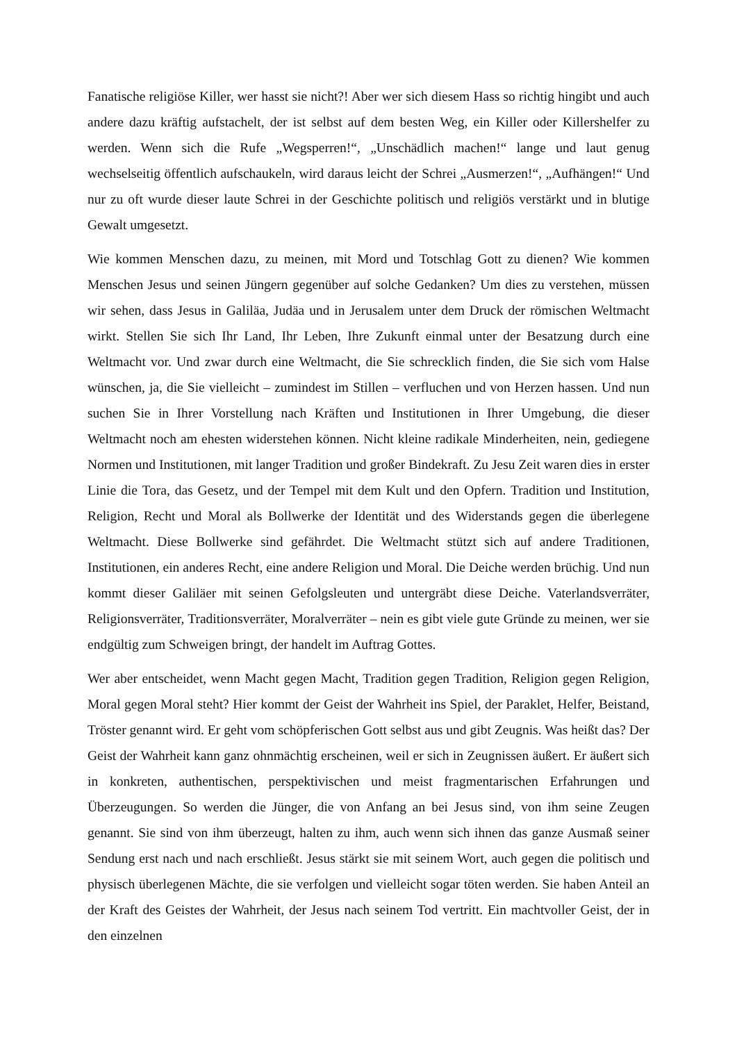Fanatische religiöse Killer, wer hasst sie nicht?! Aber wer sich diesem Hass so richtig hingibt und auch andere dazu kräftig aufstachelt, der ist selbst auf dem besten Weg, ein Killer oder Killershelfer zu werden. Wenn sich die Rufe „Wegsperren!“, „Unschädlich machen!“ lange und laut genug wechselseitig öffentlich aufschaukeln, wird daraus leicht der Schrei „Ausmerzen!“, „Aufhängen!“ Und nur zu oft wurde dieser laute Schrei in der Geschichte politisch und religiös verstärkt und in blutige Gewalt umgesetzt.
Wie kommen Menschen dazu, zu meinen, mit Mord und Totschlag Gott zu dienen? Wie kommen Menschen Jesus und seinen Jüngern gegenüber auf solche Gedanken? Um dies zu verstehen, müssen wir sehen, dass Jesus in Galiläa, Judäa und in Jerusalem unter dem Druck der römischen Weltmacht wirkt. Stellen Sie sich Ihr Land, Ihr Leben, Ihre Zukunft einmal unter der Besatzung durch eine Weltmacht vor. Und zwar durch eine Weltmacht, die Sie schrecklich finden, die Sie sich vom Halse wünschen, ja, die Sie vielleicht – zumindest im Stillen – verfluchen und von Herzen hassen. Und nun suchen Sie in Ihrer Vorstellung nach Kräften und Institutionen in Ihrer Umgebung, die dieser Weltmacht noch am ehesten widerstehen können. Nicht kleine radikale Minderheiten, nein, gediegene Normen und Institutionen, mit langer Tradition und großer Bindekraft. Zu Jesu Zeit waren dies in erster Linie die Tora, das Gesetz, und der Tempel mit dem Kult und den Opfern. Tradition und Institution, Religion, Recht und Moral als Bollwerke der Identität und des Widerstands gegen die überlegene Weltmacht. Diese Bollwerke sind gefährdet. Die Weltmacht stützt sich auf andere Traditionen, Institutionen, ein anderes Recht, eine andere Religion und Moral. Die Deiche werden brüchig. Und nun kommt dieser Galiläer mit seinen Gefolgsleuten und untergräbt diese Deiche. Vaterlandsverräter, Religionsverräter, Traditionsverräter, Moralverräter – nein es gibt viele gute Gründe zu meinen, wer sie endgültig zum Schweigen bringt, der handelt im Auftrag Gottes.
Wer aber entscheidet, wenn Macht gegen Macht, Tradition gegen Tradition, Religion gegen Religion, Moral gegen Moral steht? Hier kommt der Geist der Wahrheit ins Spiel, der Paraklet, Helfer, Beistand, Tröster genannt wird. Er geht vom schöpferischen Gott selbst aus und gibt Zeugnis. Was heißt das? Der Geist der Wahrheit kann ganz ohnmächtig erscheinen, weil er sich in Zeugnissen äußert. Er äußert sich in konkreten, authentischen, perspektivischen und meist fragmentarischen Erfahrungen und Überzeugungen. So werden die Jünger, die von Anfang an bei Jesus sind, von ihm seine Zeugen genannt. Sie sind von ihm überzeugt, halten zu ihm, auch wenn sich ihnen das ganze Ausmaß seiner Sendung erst nach und nach erschließt. Jesus stärkt sie mit seinem Wort, auch gegen die politisch und physisch überlegenen Mächte, die sie verfolgen und vielleicht sogar töten werden. Sie haben Anteil an der Kraft des Geistes der Wahrheit, der Jesus nach seinem Tod vertritt. Ein machtvoller Geist, der in den einzelnen